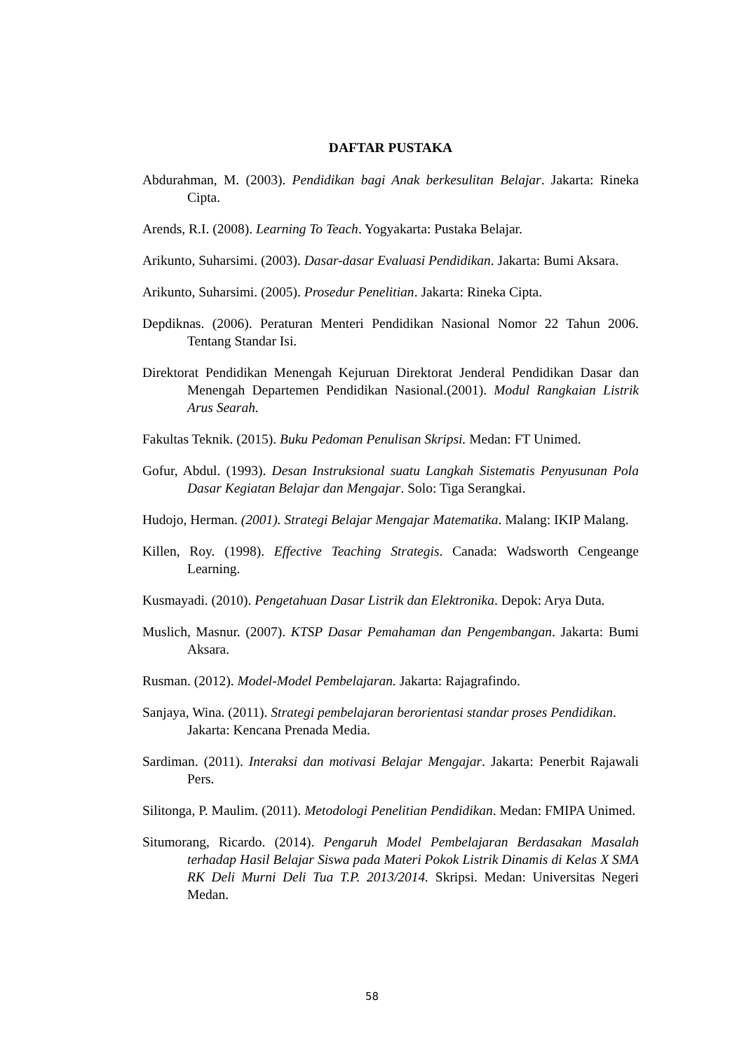DAFTAR PUSTAKA
Abdurahman, M. (2003). Pendidikan bagi Anak berkesulitan Belajar. Jakarta: Rineka Cipta.
Arends, R.I. (2008). Learning To Teach. Yogyakarta: Pustaka Belajar.
Arikunto, Suharsimi. (2003). Dasar-dasar Evaluasi Pendidikan. Jakarta: Bumi Aksara.
Arikunto, Suharsimi. (2005). Prosedur Penelitian. Jakarta: Rineka Cipta.
Depdiknas. (2006). Peraturan Menteri Pendidikan Nasional Nomor 22 Tahun 2006. Tentang Standar Isi.
Direktorat Pendidikan Menengah Kejuruan Direktorat Jenderal Pendidikan Dasar dan Menengah Departemen Pendidikan Nasional.(2001). Modul Rangkaian Listrik Arus Searah.
Fakultas Teknik. (2015). Buku Pedoman Penulisan Skripsi. Medan: FT Unimed.
Gofur, Abdul. (1993). Desan Instruksional suatu Langkah Sistematis Penyusunan Pola Dasar Kegiatan Belajar dan Mengajar. Solo: Tiga Serangkai.
Hudojo, Herman. (2001). Strategi Belajar Mengajar Matematika. Malang: IKIP Malang.
Killen, Roy. (1998). Effective Teaching Strategis. Canada: Wadsworth Cengeange Learning.
Kusmayadi. (2010). Pengetahuan Dasar Listrik dan Elektronika. Depok: Arya Duta.
Muslich, Masnur. (2007). KTSP Dasar Pemahaman dan Pengembangan. Jakarta: Bumi Aksara.
Rusman. (2012). Model-Model Pembelajaran. Jakarta: Rajagrafindo.
Sanjaya, Wina. (2011). Strategi pembelajaran berorientasi standar proses Pendidikan. Jakarta: Kencana Prenada Media.
Sardiman. (2011). Interaksi dan motivasi Belajar Mengajar. Jakarta: Penerbit Rajawali Pers.
Silitonga, P. Maulim. (2011). Metodologi Penelitian Pendidikan. Medan: FMIPA Unimed.
Situmorang, Ricardo. (2014). Pengaruh Model Pembelajaran Berdasakan Masalah terhadap Hasil Belajar Siswa pada Materi Pokok Listrik Dinamis di Kelas X SMA RK Deli Murni Deli Tua T.P. 2013/2014. Skripsi. Medan: Universitas Negeri Medan.
58